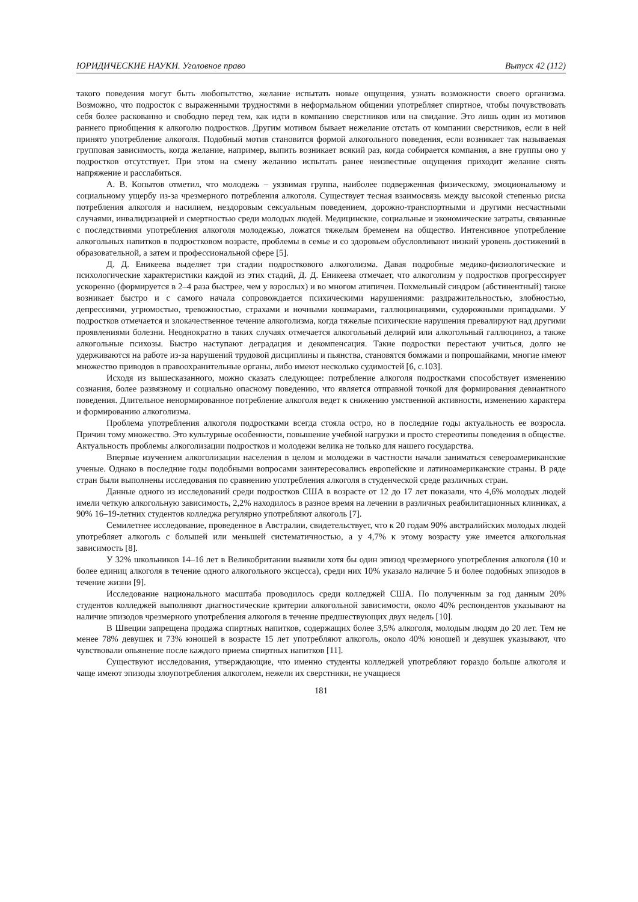ЮРИДИЧЕСКИЕ НАУКИ. Уголовное право Выпуск 42 (112)
такого поведения могут быть любопытство, желание испытать новые ощущения, узнать возможности своего организма. Возможно, что подросток с выраженными трудностями в неформальном общении употребляет спиртное, чтобы почувствовать себя более раскованно и свободно перед тем, как идти в компанию сверстников или на свидание. Это лишь один из мотивов раннего приобщения к алкоголю подростков. Другим мотивом бывает нежелание отстать от компании сверстников, если в ней принято употребление алкоголя. Подобный мотив становится формой алкогольного поведения, если возникает так называемая групповая зависимость, когда желание, например, выпить возникает всякий раз, когда собирается компания, а вне группы оно у подростков отсутствует. При этом на смену желанию испытать ранее неизвестные ощущения приходит желание снять напряжение и расслабиться.
А. В. Копытов отметил, что молодежь – уязвимая группа, наиболее подверженная физическому, эмоциональному и социальному ущербу из-за чрезмерного потребления алкоголя. Существует тесная взаимосвязь между высокой степенью риска потребления алкоголя и насилием, нездоровым сексуальным поведением, дорожно-транспортными и другими несчастными случаями, инвалидизацией и смертностью среди молодых людей. Медицинские, социальные и экономические затраты, связанные с последствиями употребления алкоголя молодежью, ложатся тяжелым бременем на общество. Интенсивное употребление алкогольных напитков в подростковом возрасте, проблемы в семье и со здоровьем обусловливают низкий уровень достижений в образовательной, а затем и профессиональной сфере [5].
Д. Д. Еникеева выделяет три стадии подросткового алкоголизма. Давая подробные медико-физиологические и психологические характеристики каждой из этих стадий, Д. Д. Еникеева отмечает, что алкоголизм у подростков прогрессирует ускоренно (формируется в 2–4 раза быстрее, чем у взрослых) и во многом атипичен. Похмельный синдром (абстинентный) также возникает быстро и с самого начала сопровождается психическими нарушениями: раздражительностью, злобностью, депрессиями, угрюмостью, тревожностью, страхами и ночными кошмарами, галлюцинациями, судорожными припадками. У подростков отмечается и злокачественное течение алкоголизма, когда тяжелые психические нарушения превалируют над другими проявлениями болезни. Неоднократно в таких случаях отмечается алкогольный делирий или алкогольный галлюциноз, а также алкогольные психозы. Быстро наступают деградация и декомпенсация. Такие подростки перестают учиться, долго не удерживаются на работе из-за нарушений трудовой дисциплины и пьянства, становятся бомжами и попрошайками, многие имеют множество приводов в правоохранительные органы, либо имеют несколько судимостей [6, с.103].
Исходя из вышесказанного, можно сказать следующее: потребление алкоголя подростками способствует изменению сознания, более развязному и социально опасному поведению, что является отправной точкой для формирования девиантного поведения. Длительное ненормированное потребление алкоголя ведет к снижению умственной активности, изменению характера и формированию алкоголизма.
Проблема употребления алкоголя подростками всегда стояла остро, но в последние годы актуальность ее возросла. Причин тому множество. Это культурные особенности, повышение учебной нагрузки и просто стереотипы поведения в обществе. Актуальность проблемы алкоголизации подростков и молодежи велика не только для нашего государства.
Впервые изучением алкоголизации населения в целом и молодежи в частности начали заниматься североамериканские ученые. Однако в последние годы подобными вопросами заинтересовались европейские и латиноамериканские страны. В ряде стран были выполнены исследования по сравнению употребления алкоголя в студенческой среде различных стран.
Данные одного из исследований среди подростков США в возрасте от 12 до 17 лет показали, что 4,6% молодых людей имели четкую алкогольную зависимость, 2,2% находилось в разное время на лечении в различных реабилитационных клиниках, а 90% 16–19-летних студентов колледжа регулярно употребляют алкоголь [7].
Семилетнее исследование, проведенное в Австралии, свидетельствует, что к 20 годам 90% австралийских молодых людей употребляет алкоголь с большей или меньшей систематичностью, а у 4,7% к этому возрасту уже имеется алкогольная зависимость [8].
У 32% школьников 14–16 лет в Великобритании выявили хотя бы один эпизод чрезмерного употребления алкоголя (10 и более единиц алкоголя в течение одного алкогольного эксцесса), среди них 10% указало наличие 5 и более подобных эпизодов в течение жизни [9].
Исследование национального масштаба проводилось среди колледжей США. По полученным за год данным 20% студентов колледжей выполняют диагностические критерии алкогольной зависимости, около 40% респондентов указывают на наличие эпизодов чрезмерного употребления алкоголя в течение предшествующих двух недель [10].
В Швеции запрещена продажа спиртных напитков, содержащих более 3,5% алкоголя, молодым людям до 20 лет. Тем не менее 78% девушек и 73% юношей в возрасте 15 лет употребляют алкоголь, около 40% юношей и девушек указывают, что чувствовали опьянение после каждого приема спиртных напитков [11].
Существуют исследования, утверждающие, что именно студенты колледжей употребляют гораздо больше алкоголя и чаще имеют эпизоды злоупотребления алкоголем, нежели их сверстники, не учащиеся
181